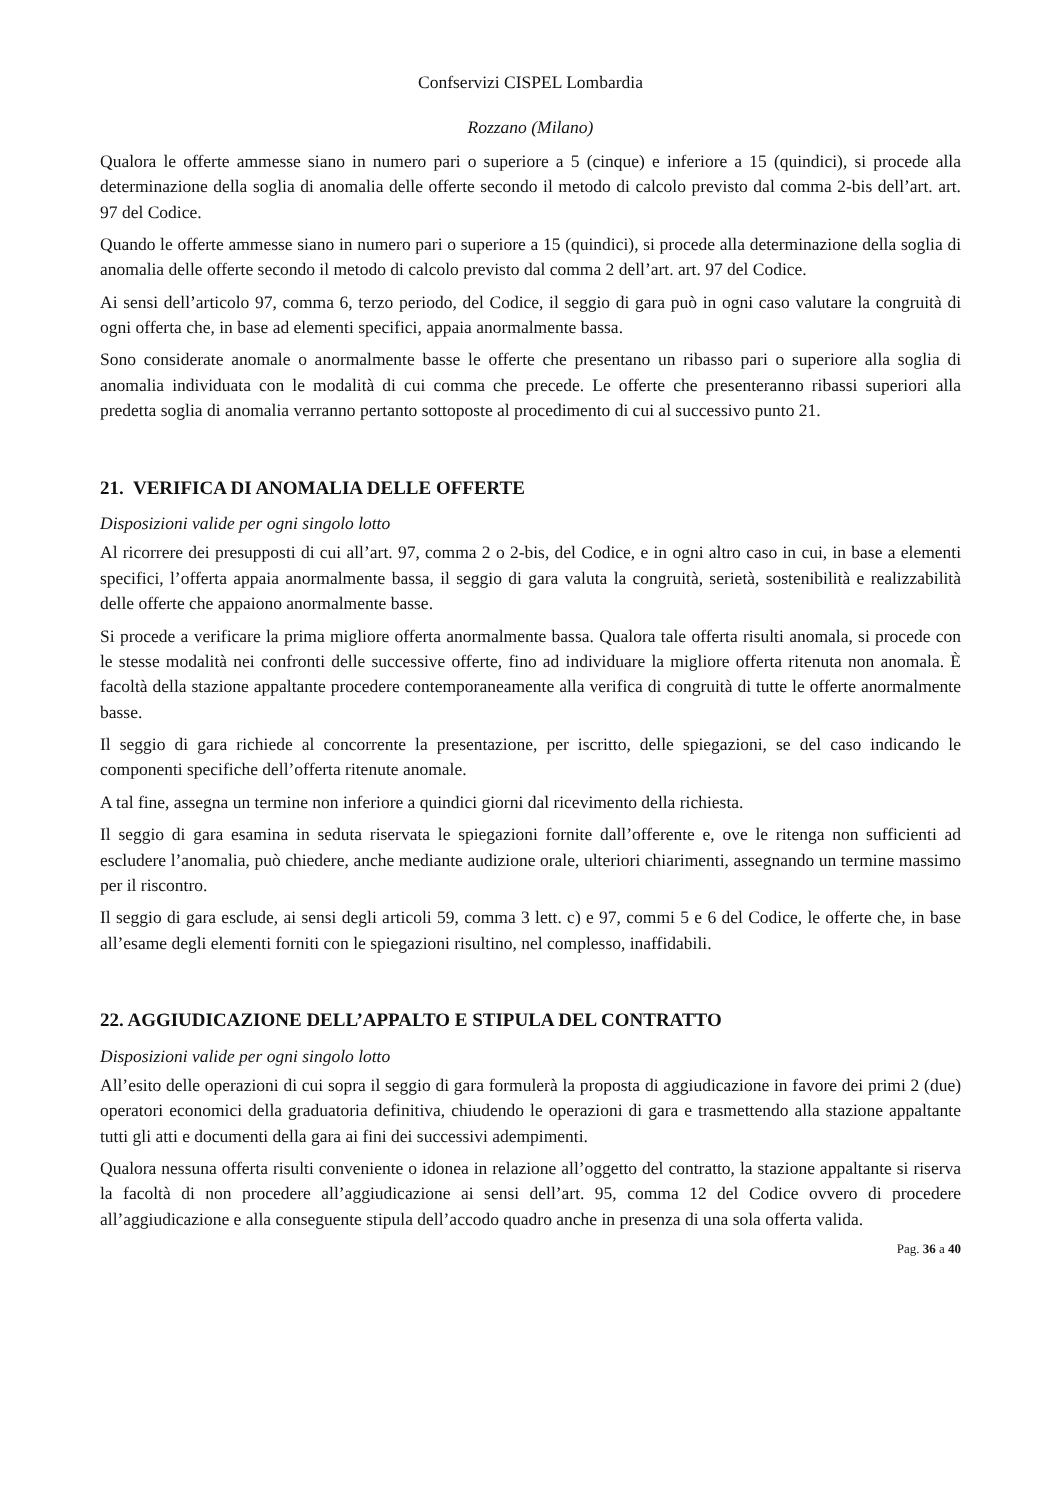Confservizi CISPEL Lombardia
Rozzano (Milano)
Qualora le offerte ammesse siano in numero pari o superiore a 5 (cinque) e inferiore a 15 (quindici), si procede alla determinazione della soglia di anomalia delle offerte secondo il metodo di calcolo previsto dal comma 2-bis dell’art. art. 97 del Codice.
Quando le offerte ammesse siano in numero pari o superiore a 15 (quindici), si procede alla determinazione della soglia di anomalia delle offerte secondo il metodo di calcolo previsto dal comma 2 dell’art. art. 97 del Codice.
Ai sensi dell’articolo 97, comma 6, terzo periodo, del Codice, il seggio di gara può in ogni caso valutare la congruità di ogni offerta che, in base ad elementi specifici, appaia anormalmente bassa.
Sono considerate anomale o anormalmente basse le offerte che presentano un ribasso pari o superiore alla soglia di anomalia individuata con le modalità di cui comma che precede. Le offerte che presenteranno ribassi superiori alla predetta soglia di anomalia verranno pertanto sottoposte al procedimento di cui al successivo punto 21.
21. VERIFICA DI ANOMALIA DELLE OFFERTE
Disposizioni valide per ogni singolo lotto
Al ricorrere dei presupposti di cui all’art. 97, comma 2 o 2-bis, del Codice, e in ogni altro caso in cui, in base a elementi specifici, l’offerta appaia anormalmente bassa, il seggio di gara valuta la congruità, serietà, sostenibilità e realizzabilità delle offerte che appaiono anormalmente basse.
Si procede a verificare la prima migliore offerta anormalmente bassa. Qualora tale offerta risulti anomala, si procede con le stesse modalità nei confronti delle successive offerte, fino ad individuare la migliore offerta ritenuta non anomala. È facoltà della stazione appaltante procedere contemporaneamente alla verifica di congruità di tutte le offerte anormalmente basse.
Il seggio di gara richiede al concorrente la presentazione, per iscritto, delle spiegazioni, se del caso indicando le componenti specifiche dell’offerta ritenute anomale.
A tal fine, assegna un termine non inferiore a quindici giorni dal ricevimento della richiesta.
Il seggio di gara esamina in seduta riservata le spiegazioni fornite dall’offerente e, ove le ritenga non sufficienti ad escludere l’anomalia, può chiedere, anche mediante audizione orale, ulteriori chiarimenti, assegnando un termine massimo per il riscontro.
Il seggio di gara esclude, ai sensi degli articoli 59, comma 3 lett. c) e 97, commi 5 e 6 del Codice, le offerte che, in base all’esame degli elementi forniti con le spiegazioni risultino, nel complesso, inaffidabili.
22. AGGIUDICAZIONE DELL’APPALTO E STIPULA DEL CONTRATTO
Disposizioni valide per ogni singolo lotto
All’esito delle operazioni di cui sopra il seggio di gara formulerà la proposta di aggiudicazione in favore dei primi 2 (due) operatori economici della graduatoria definitiva, chiudendo le operazioni di gara e trasmettendo alla stazione appaltante tutti gli atti e documenti della gara ai fini dei successivi adempimenti.
Qualora nessuna offerta risulti conveniente o idonea in relazione all’oggetto del contratto, la stazione appaltante si riserva la facoltà di non procedere all’aggiudicazione ai sensi dell’art. 95, comma 12 del Codice ovvero di procedere all’aggiudicazione e alla conseguente stipula dell’accodo quadro anche in presenza di una sola offerta valida.
Pag. 36 a 40